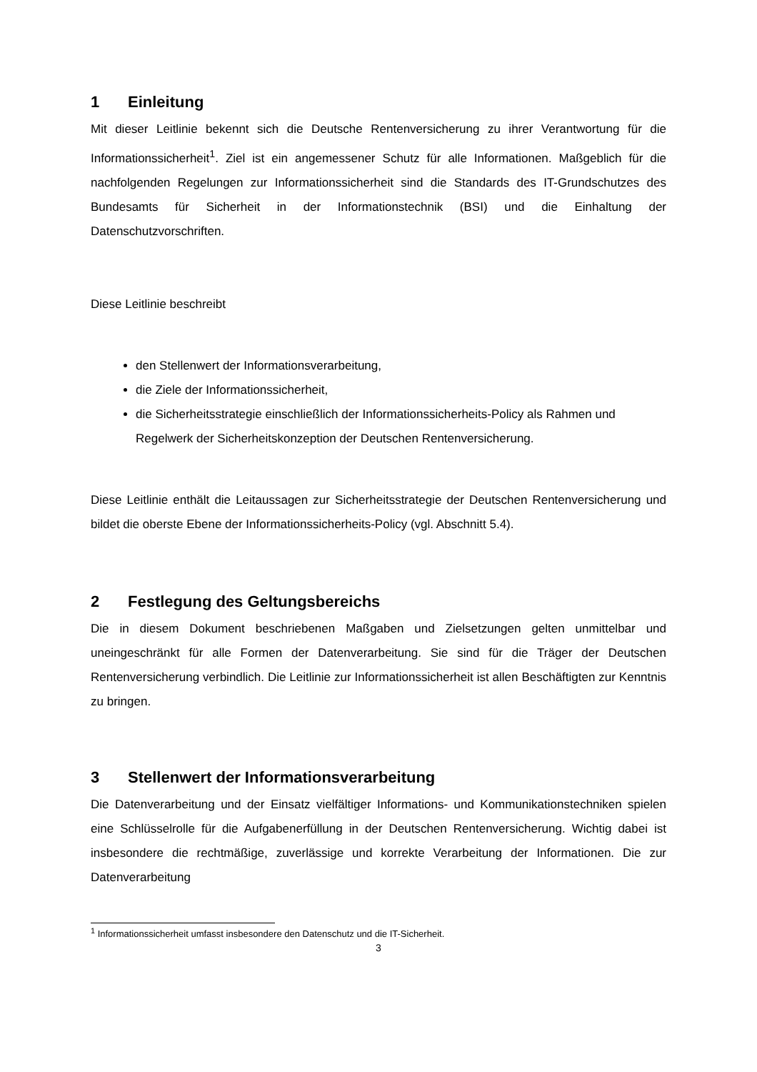1 Einleitung
Mit dieser Leitlinie bekennt sich die Deutsche Rentenversicherung zu ihrer Verantwortung für die Informationssicherheit<sup>1</sup>. Ziel ist ein angemessener Schutz für alle Informationen. Maßgeblich für die nachfolgenden Regelungen zur Informationssicherheit sind die Standards des IT-Grundschutzes des Bundesamts für Sicherheit in der Informationstechnik (BSI) und die Einhaltung der Datenschutzvorschriften.
Diese Leitlinie beschreibt
den Stellenwert der Informationsverarbeitung,
die Ziele der Informationssicherheit,
die Sicherheitsstrategie einschließlich der Informationssicherheits-Policy als Rahmen und Regelwerk der Sicherheitskonzeption der Deutschen Rentenversicherung.
Diese Leitlinie enthält die Leitaussagen zur Sicherheitsstrategie der Deutschen Rentenversicherung und bildet die oberste Ebene der Informationssicherheits-Policy (vgl. Abschnitt 5.4).
2 Festlegung des Geltungsbereichs
Die in diesem Dokument beschriebenen Maßgaben und Zielsetzungen gelten unmittelbar und uneingeschränkt für alle Formen der Datenverarbeitung. Sie sind für die Träger der Deutschen Rentenversicherung verbindlich. Die Leitlinie zur Informationssicherheit ist allen Beschäftigten zur Kenntnis zu bringen.
3 Stellenwert der Informationsverarbeitung
Die Datenverarbeitung und der Einsatz vielfältiger Informations- und Kommunikationstechniken spielen eine Schlüsselrolle für die Aufgabenerfüllung in der Deutschen Rentenversicherung. Wichtig dabei ist insbesondere die rechtmäßige, zuverlässige und korrekte Verarbeitung der Informationen. Die zur Datenverarbeitung
<sup>1</sup> Informationssicherheit umfasst insbesondere den Datenschutz und die IT-Sicherheit.
3